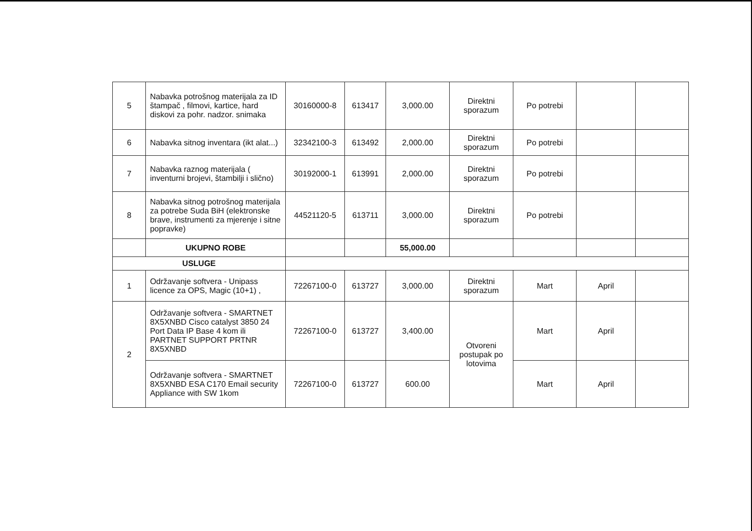| 5 | Nabavka potrošnog materijala za ID štampač , filmovi, kartice, hard diskovi za pohr. nadzor. snimaka | 30160000-8 | 613417 | 3,000.00 | Direktni sporazum | Po potrebi | | |
| 6 | Nabavka sitnog inventara (ikt alat...) | 32342100-3 | 613492 | 2,000.00 | Direktni sporazum | Po potrebi | | |
| 7 | Nabavka raznog materijala ( inventurni brojevi, štambilji i slično) | 30192000-1 | 613991 | 2,000.00 | Direktni sporazum | Po potrebi | | |
| 8 | Nabavka sitnog potrošnog materijala za potrebe Suda BiH (elektronske brave, instrumenti za mjerenje i sitne popravke) | 44521120-5 | 613711 | 3,000.00 | Direktni sporazum | Po potrebi | | |
| | UKUPNO ROBE | | | 55,000.00 | | | | |
| USLUGE | | | | | | | | |
| 1 | Održavanje softvera - Unipass licence za OPS, Magic (10+1) , | 72267100-0 | 613727 | 3,000.00 | Direktni sporazum | Mart | April | |
| 2 | Održavanje softvera - SMARTNET 8X5XNBD Cisco catalyst 3850 24 Port Data IP Base 4 kom ili PARTNET SUPPORT PRTNR 8X5XNBD | 72267100-0 | 613727 | 3,400.00 | Otvoreni postupak po lotovima | Mart | April | |
| | Održavanje softvera - SMARTNET 8X5XNBD ESA C170 Email security Appliance with SW 1kom | 72267100-0 | 613727 | 600.00 | | Mart | April | |